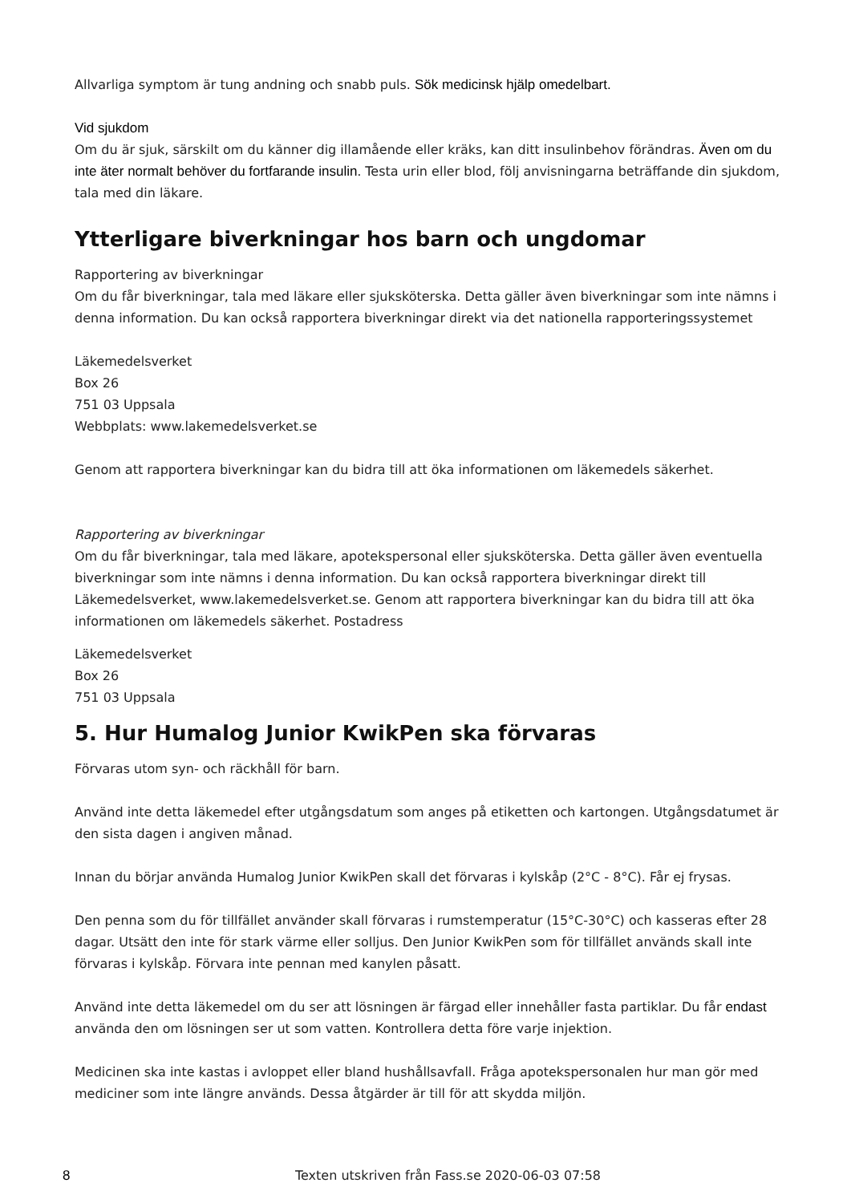Allvarliga symptom är tung andning och snabb puls. Sök medicinsk hjälp omedelbart.
Vid sjukdom
Om du är sjuk, särskilt om du känner dig illamående eller kräks, kan ditt insulinbehov förändras. Även om du inte äter normalt behöver du fortfarande insulin. Testa urin eller blod, följ anvisningarna beträffande din sjukdom, tala med din läkare.
Ytterligare biverkningar hos barn och ungdomar
Rapportering av biverkningar
Om du får biverkningar, tala med läkare eller sjuksköterska. Detta gäller även biverkningar som inte nämns i denna information. Du kan också rapportera biverkningar direkt via det nationella rapporteringssystemet
Läkemedelsverket
Box 26
751 03 Uppsala
Webbplats: www.lakemedelsverket.se
Genom att rapportera biverkningar kan du bidra till att öka informationen om läkemedels säkerhet.
Rapportering av biverkningar
Om du får biverkningar, tala med läkare, apotekspersonal eller sjuksköterska. Detta gäller även eventuella biverkningar som inte nämns i denna information. Du kan också rapportera biverkningar direkt till Läkemedelsverket, www.lakemedelsverket.se. Genom att rapportera biverkningar kan du bidra till att öka informationen om läkemedels säkerhet. Postadress
Läkemedelsverket
Box 26
751 03 Uppsala
5. Hur Humalog Junior KwikPen ska förvaras
Förvaras utom syn- och räckhåll för barn.
Använd inte detta läkemedel efter utgångsdatum som anges på etiketten och kartongen. Utgångsdatumet är den sista dagen i angiven månad.
Innan du börjar använda Humalog Junior KwikPen skall det förvaras i kylskåp (2°C - 8°C). Får ej frysas.
Den penna som du för tillfället använder skall förvaras i rumstemperatur (15°C-30°C) och kasseras efter 28 dagar. Utsätt den inte för stark värme eller solljus. Den Junior KwikPen som för tillfället används skall inte förvaras i kylskåp. Förvara inte pennan med kanylen påsatt.
Använd inte detta läkemedel om du ser att lösningen är färgad eller innehåller fasta partiklar. Du får endast använda den om lösningen ser ut som vatten. Kontrollera detta före varje injektion.
Medicinen ska inte kastas i avloppet eller bland hushållsavfall. Fråga apotekspersonalen hur man gör med mediciner som inte längre används. Dessa åtgärder är till för att skydda miljön.
8 Texten utskriven från Fass.se 2020-06-03 07:58